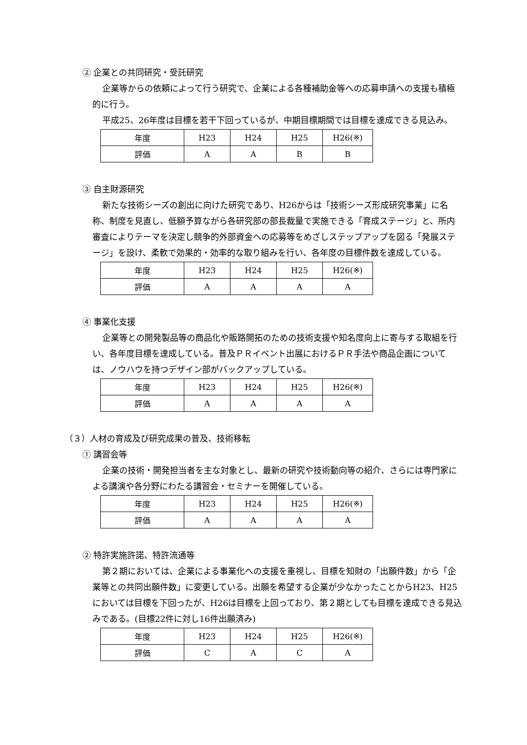② 企業との共同研究・受託研究
企業等からの依頼によって行う研究で、企業による各種補助金等への応募申請への支援も積極的に行う。
平成25、26年度は目標を若干下回っているが、中期目標期間では目標を達成できる見込み。
| 年度 | H23 | H24 | H25 | H26(※) |
| 評価 | A | A | B | B |
③ 自主財源研究
新たな技術シーズの創出に向けた研究であり、H26からは「技術シーズ形成研究事業」に名称、制度を見直し、低額予算ながら各研究部の部長裁量で実施できる「育成ステージ」と、所内審査によりテーマを決定し競争的外部資金への応募等をめざしステップアップを図る「発展ステージ」を設け、柔軟で効果的・効率的な取り組みを行い、各年度の目標件数を達成している。
| 年度 | H23 | H24 | H25 | H26(※) |
| 評価 | A | A | A | A |
④ 事業化支援
企業等との開発製品等の商品化や販路開拓のための技術支援や知名度向上に寄与する取組を行い、各年度目標を達成している。普及ＰＲイベント出展におけるＰＲ手法や商品企画については、ノウハウを持つデザイン部がバックアップしている。
| 年度 | H23 | H24 | H25 | H26(※) |
| 評価 | A | A | A | A |
（３）人材の育成及び研究成果の普及、技術移転
① 講習会等
企業の技術・開発担当者を主な対象とし、最新の研究や技術動向等の紹介、さらには専門家による講演や各分野にわたる講習会・セミナーを開催している。
| 年度 | H23 | H24 | H25 | H26(※) |
| 評価 | A | A | A | A |
② 特許実施許諾、特許流通等
第２期においては、企業による事業化への支援を重視し、目標を知財の「出願件数」から「企業等との共同出願件数」に変更している。出願を希望する企業が少なかったことからH23、H25においては目標を下回ったが、H26は目標を上回っており、第２期としても目標を達成できる見込みである。(目標22件に対し16件出願済み)
| 年度 | H23 | H24 | H25 | H26(※) |
| 評価 | C | A | C | A |